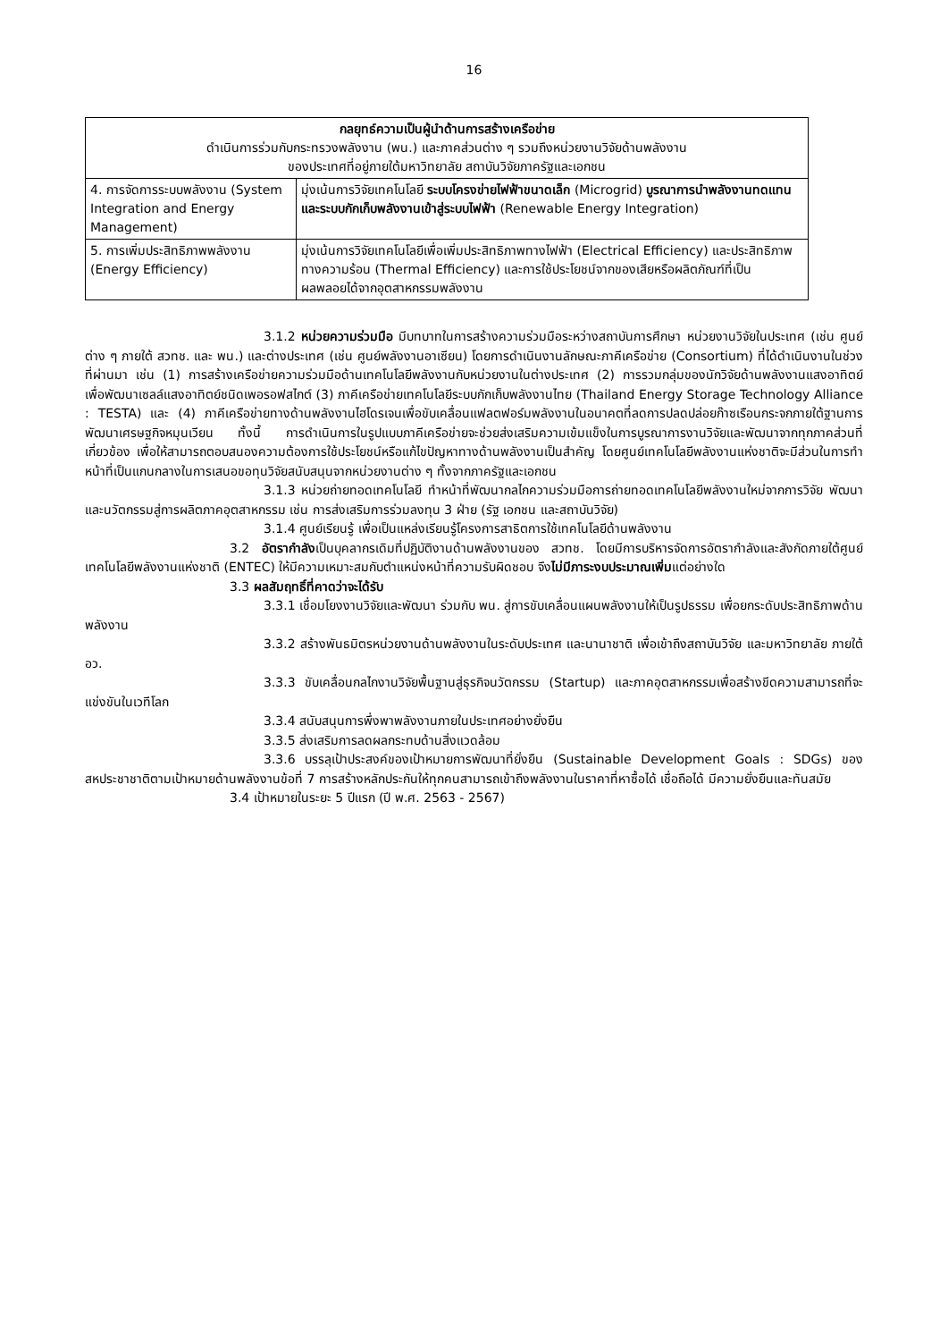16
| กลยุทธ์ความเป็นผู้นำด้านการสร้างเครือข่าย ดำเนินการร่วมกับกระทรวงพลังงาน (พน.) และภาคส่วนต่าง ๆ รวมถึงหน่วยงานวิจัยด้านพลังงาน ของประเทศที่อยู่ภายใต้มหาวิทยาลัย สถาบันวิจัยภาครัฐและเอกชน | |
| --- | --- |
| 4. การจัดการระบบพลังงาน (System Integration and Energy Management) | มุ่งเน้นการวิจัยเทคโนโลยี ระบบโครงข่ายไฟฟ้าขนาดเล็ก (Microgrid) บูรณาการนำพลังงานทดแทนและระบบกักเก็บพลังงานเข้าสู่ระบบไฟฟ้า (Renewable Energy Integration) |
| 5. การเพิ่มประสิทธิภาพพลังงาน (Energy Efficiency) | มุ่งเน้นการวิจัยเทคโนโลยีเพื่อเพิ่มประสิทธิภาพทางไฟฟ้า (Electrical Efficiency) และประสิทธิภาพทางความร้อน (Thermal Efficiency) และการใช้ประโยชน์จากของเสียหรือผลิตภัณฑ์ที่เป็นผลพลอยได้จากอุตสาหกรรมพลังงาน |
3.1.2 หน่วยความร่วมมือ มีบทบาทในการสร้างความร่วมมือระหว่างสถาบันการศึกษา หน่วยงานวิจัยในประเทศ (เช่น ศูนย์ต่าง ๆ ภายใต้ สวทช. และ พน.) และต่างประเทศ (เช่น ศูนย์พลังงานอาเซียน) โดยการดำเนินงานลักษณะภาคีเครือข่าย (Consortium) ที่ได้ดำเนินงานในช่วงที่ผ่านมา เช่น (1) การสร้างเครือข่ายความร่วมมือด้านเทคโนโลยีพลังงานกับหน่วยงานในต่างประเทศ (2) การรวมกลุ่มของนักวิจัยด้านพลังงานแสงอาทิตย์ เพื่อพัฒนาเซลล์แสงอาทิตย์ชนิดเพอรอฟสไกต์ (3) ภาคีเครือข่ายเทคโนโลยีระบบกักเก็บพลังงานไทย (Thailand Energy Storage Technology Alliance : TESTA) และ (4) ภาคีเครือข่ายทางด้านพลังงานไฮโดรเจนเพื่อขับเคลื่อนแฟลตฟอร์มพลังงานในอนาคตที่ลดการปลดปล่อยก๊าซเรือนกระจกภายใต้ฐานการพัฒนาเศรษฐกิจหมุนเวียน ทั้งนี้ การดำเนินการในรูปแบบภาคีเครือข่ายจะช่วยส่งเสริมความเข้มแข็งในการบูรณาการงานวิจัยและพัฒนาจากทุกภาคส่วนที่เกี่ยวข้อง เพื่อให้สามารถตอบสนองความต้องการใช้ประโยชน์หรือแก้ไขปัญหาทางด้านพลังงานเป็นสำคัญ โดยศูนย์เทคโนโลยีพลังงานแห่งชาติจะมีส่วนในการทำหน้าที่เป็นแกนกลางในการเสนอขอทุนวิจัยสนับสนุนจากหน่วยงานต่าง ๆ ทั้งจากภาครัฐและเอกชน
3.1.3 หน่วยถ่ายทอดเทคโนโลยี ทำหน้าที่พัฒนากลไกความร่วมมือการถ่ายทอดเทคโนโลยีพลังงานใหม่จากการวิจัย พัฒนา และนวัตกรรมสู่การผลิตภาคอุตสาหกรรม เช่น การส่งเสริมการร่วมลงทุน 3 ฝ่าย (รัฐ เอกชน และสถาบันวิจัย)
3.1.4 ศูนย์เรียนรู้ เพื่อเป็นแหล่งเรียนรู้โครงการสาธิตการใช้เทคโนโลยีด้านพลังงาน
3.2 อัตรากำลังเป็นบุคลากรเดิมที่ปฏิบัติงานด้านพลังงานของ สวทช. โดยมีการบริหารจัดการอัตรากำลังและสังกัดภายใต้ศูนย์เทคโนโลยีพลังงานแห่งชาติ (ENTEC) ให้มีความเหมาะสมกับตำแหน่งหน้าที่ความรับผิดชอบ จึงไม่มีภาระงบประมาณเพิ่มแต่อย่างใด
3.3 ผลสัมฤทธิ์ที่คาดว่าจะได้รับ
3.3.1 เชื่อมโยงงานวิจัยและพัฒนา ร่วมกับ พน. สู่การขับเคลื่อนแผนพลังงานให้เป็นรูปธรรม เพื่อยกระดับประสิทธิภาพด้านพลังงาน
3.3.2 สร้างพันธมิตรหน่วยงานด้านพลังงานในระดับประเทศ และนานาชาติ เพื่อเข้าถึงสถาบันวิจัย และมหาวิทยาลัย ภายใต้ อว.
3.3.3 ขับเคลื่อนกลไกงานวิจัยพื้นฐานสู่ธุรกิจนวัตกรรม (Startup) และภาคอุตสาหกรรมเพื่อสร้างขีดความสามารถที่จะแข่งขันในเวทีโลก
3.3.4 สนับสนุนการพึ่งพาพลังงานภายในประเทศอย่างยั่งยืน
3.3.5 ส่งเสริมการลดผลกระทบด้านสิ่งแวดล้อม
3.3.6 บรรลุเป้าประสงค์ของเป้าหมายการพัฒนาที่ยั่งยืน (Sustainable Development Goals : SDGs) ของสหประชาชาติตามเป้าหมายด้านพลังงานข้อที่ 7 การสร้างหลักประกันให้ทุกคนสามารถเข้าถึงพลังงานในราคาที่หาซื้อได้ เชื่อถือได้ มีความยั่งยืนและทันสมัย
3.4 เป้าหมายในระยะ 5 ปีแรก (ปี พ.ศ. 2563 - 2567)